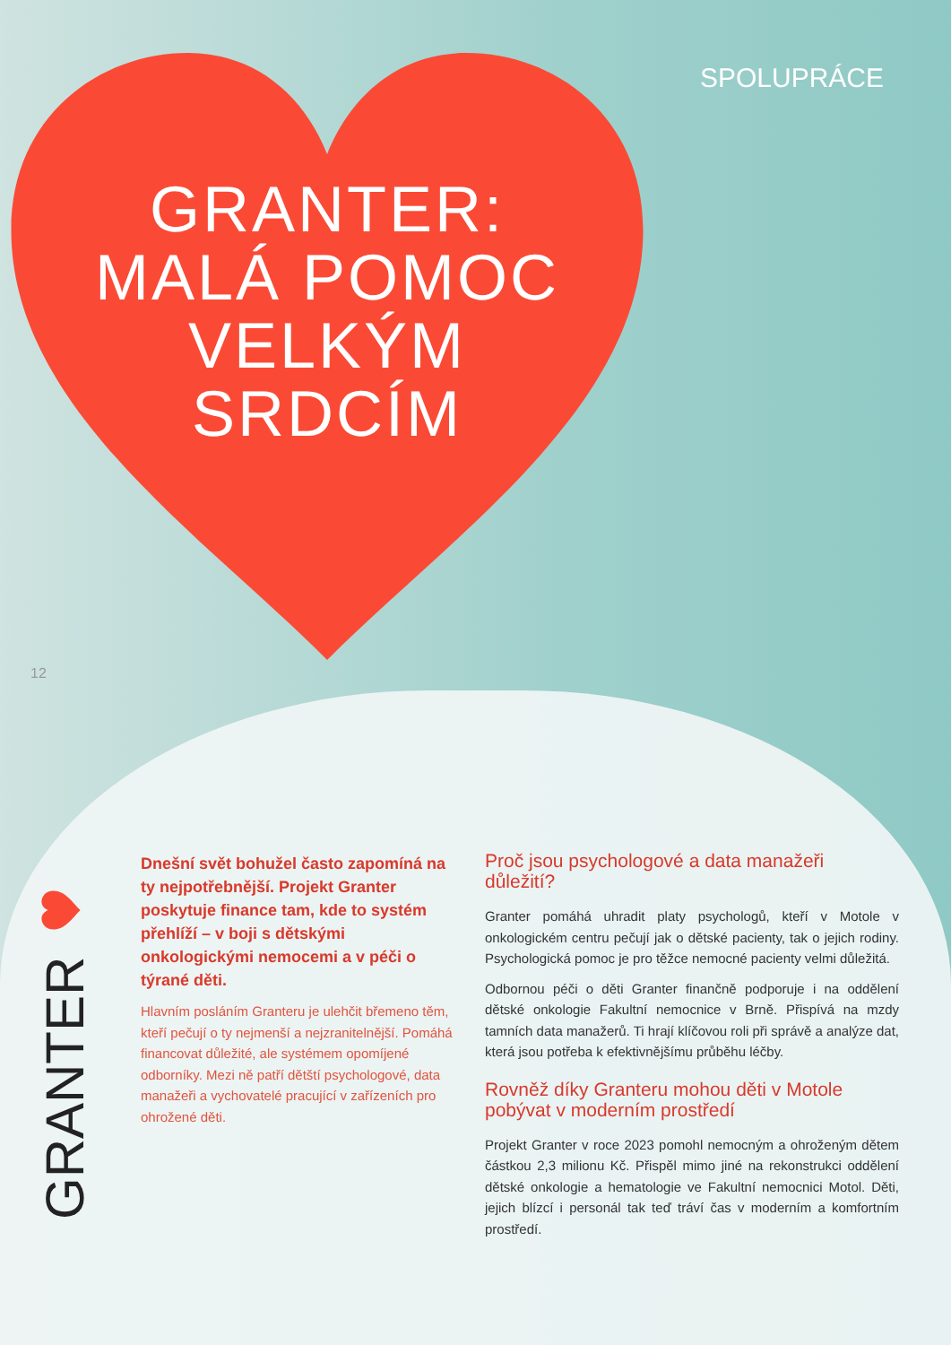SPOLUPRÁCE
GRANTER:
MALÁ POMOC
VELKÝM
SRDCÍM
12
GRANTER
Dnešní svět bohužel často zapomíná na ty nejpotřebnější. Projekt Granter poskytuje finance tam, kde to systém přehlíží – v boji s dětskými onkologickými nemocemi a v péči o týrané děti.
Hlavním posláním Granteru je ulehčit břemeno těm, kteří pečují o ty nejmenší a nejzranitelnější. Pomáhá financovat důležité, ale systémem opomíjené odborníky. Mezi ně patří dětští psychologové, data manažeři a vychovatelé pracující v zařízeních pro ohrožené děti.
Proč jsou psychologové a data manažeři důležití?
Granter pomáhá uhradit platy psychologů, kteří v Motole v onkologickém centru pečují jak o dětské pacienty, tak o jejich rodiny. Psychologická pomoc je pro těžce nemocné pacienty velmi důležitá.
Odbornou péči o děti Granter finančně podporuje i na oddělení dětské onkologie Fakultní nemocnice v Brně. Přispívá na mzdy tamních data manažerů. Ti hrají klíčovou roli při správě a analýze dat, která jsou potřeba k efektivnějšímu průběhu léčby.
Rovněž díky Granteru mohou děti v Motole pobývat v moderním prostředí
Projekt Granter v roce 2023 pomohl nemocným a ohroženým dětem částkou 2,3 milionu Kč. Přispěl mimo jiné na rekonstrukci oddělení dětské onkologie a hematologie ve Fakultní nemocnici Motol. Děti, jejich blízcí i personál tak teď tráví čas v moderním a komfortním prostředí.